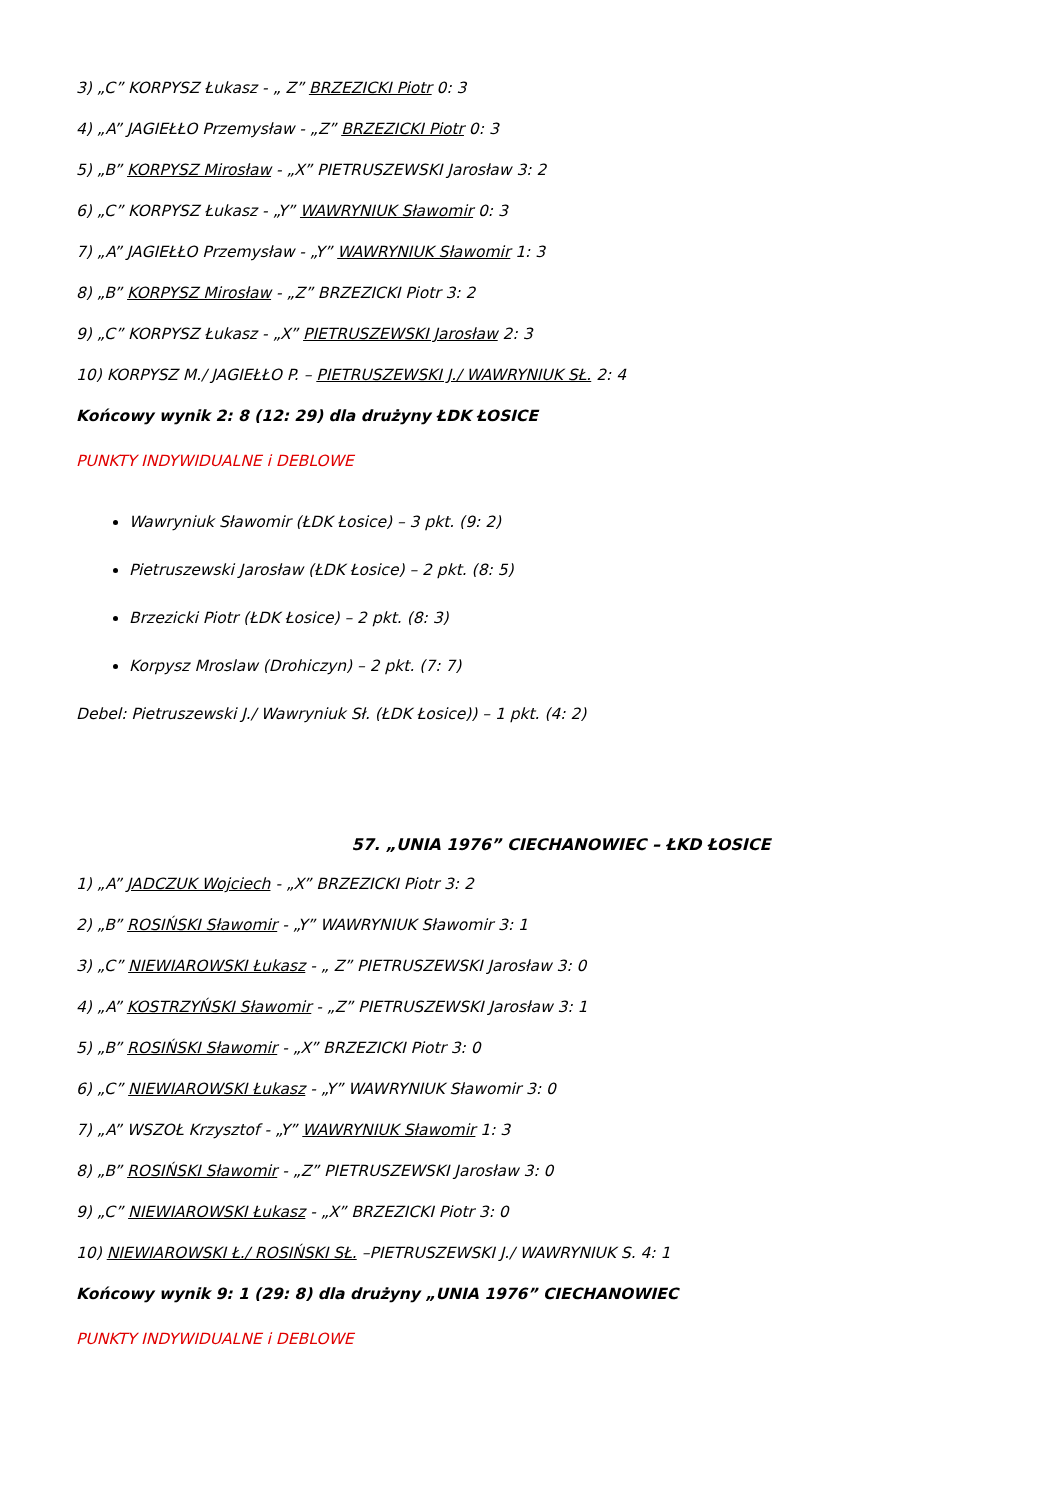3) „C” KORPYSZ Łukasz - „ Z” BRZEZICKI Piotr 0: 3
4) „A” JAGIEŁŁO Przemysław - „Z” BRZEZICKI Piotr 0: 3
5) „B” KORPYSZ Mirosław - „X” PIETRUSZEWSKI Jarosław 3: 2
6) „C” KORPYSZ Łukasz - „Y” WAWRYNIUK Sławomir 0: 3
7) „A” JAGIEŁŁO Przemysław - „Y” WAWRYNIUK Sławomir 1: 3
8) „B” KORPYSZ Mirosław - „Z” BRZEZICKI Piotr 3: 2
9) „C” KORPYSZ Łukasz - „X” PIETRUSZEWSKI Jarosław 2: 3
10) KORPYSZ M./ JAGIEŁŁO P. – PIETRUSZEWSKI J./ WAWRYNIUK SŁ. 2: 4
Końcowy wynik 2: 8 (12: 29) dla drużyny ŁDK ŁOSICE
PUNKTY INDYWIDUALNE i DEBLOWE
Wawryniuk Sławomir (ŁDK Łosice) – 3 pkt. (9: 2)
Pietruszewski Jarosław (ŁDK Łosice) – 2 pkt. (8: 5)
Brzezicki Piotr (ŁDK Łosice) – 2 pkt. (8: 3)
Korpysz Mroslaw (Drohiczyn) – 2 pkt. (7: 7)
Debel: Pietruszewski J./ Wawryniuk Sł. (ŁDK Łosice)) – 1 pkt. (4: 2)
57. „UNIA 1976” CIECHANOWIEC – ŁKD ŁOSICE
1) „A” JADCZUK Wojciech - „X” BRZEZICKI Piotr 3: 2
2) „B” ROSIŃSKI Sławomir - „Y” WAWRYNIUK Sławomir 3: 1
3) „C” NIEWIAROWSKI Łukasz - „ Z” PIETRUSZEWSKI Jarosław 3: 0
4) „A” KOSTRZYŃSKI Sławomir - „Z” PIETRUSZEWSKI Jarosław 3: 1
5) „B” ROSIŃSKI Sławomir - „X” BRZEZICKI Piotr 3: 0
6) „C” NIEWIAROWSKI Łukasz - „Y” WAWRYNIUK Sławomir 3: 0
7) „A” WSZOŁ Krzysztof - „Y” WAWRYNIUK Sławomir 1: 3
8) „B” ROSIŃSKI Sławomir - „Z” PIETRUSZEWSKI Jarosław 3: 0
9) „C” NIEWIAROWSKI Łukasz - „X” BRZEZICKI Piotr 3: 0
10) NIEWIAROWSKI Ł./ ROSIŃSKI SŁ. –PIETRUSZEWSKI J./ WAWRYNIUK S. 4: 1
Końcowy wynik 9: 1 (29: 8) dla drużyny „UNIA 1976” CIECHANOWIEC
PUNKTY INDYWIDUALNE i DEBLOWE